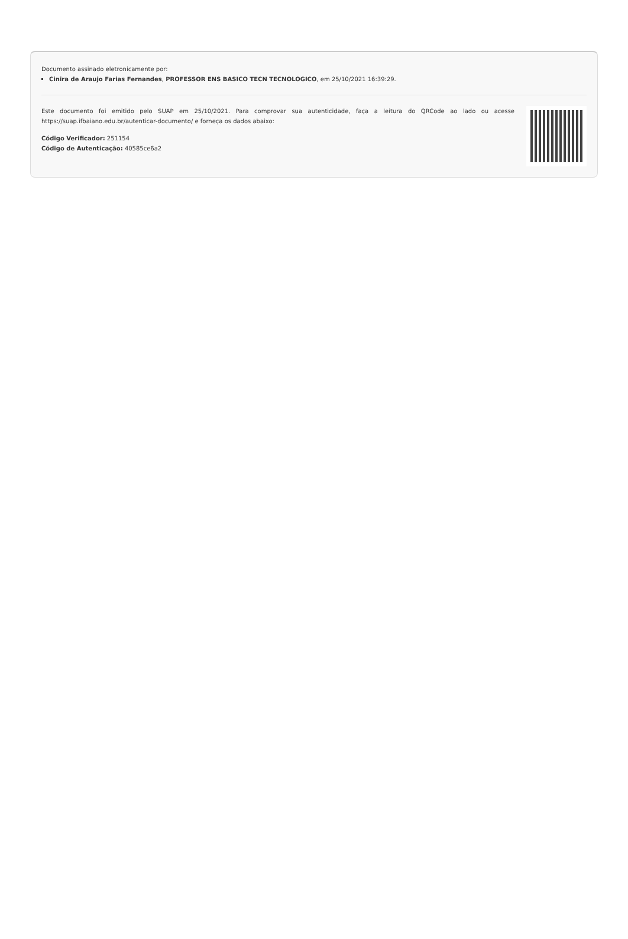Documento assinado eletronicamente por:
Cinira de Araujo Farias Fernandes, PROFESSOR ENS BASICO TECN TECNOLOGICO, em 25/10/2021 16:39:29.
Este documento foi emitido pelo SUAP em 25/10/2021. Para comprovar sua autenticidade, faça a leitura do QRCode ao lado ou acesse https://suap.ifbaiano.edu.br/autenticar-documento/ e forneça os dados abaixo:
Código Verificador: 251154
Código de Autenticação: 40585ce6a2